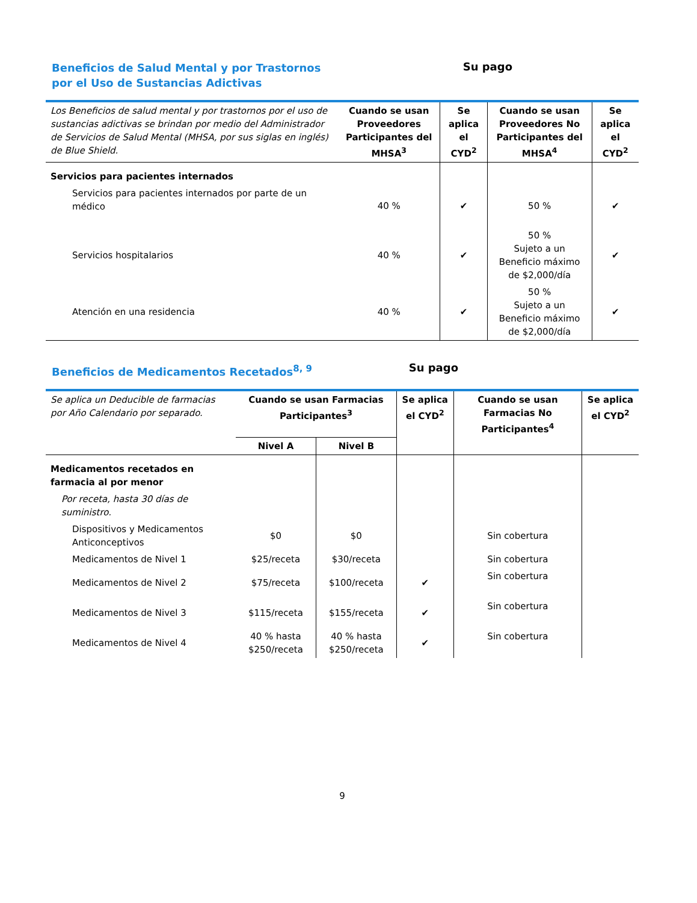Beneficios de Salud Mental y por Trastornos por el Uso de Sustancias Adictivas
Su pago
| Los Beneficios de salud mental y por trastornos por el uso de sustancias adictivas se brindan por medio del Administrador de Servicios de Salud Mental (MHSA, por sus siglas en inglés) de Blue Shield. | Cuando se usan Proveedores Participantes del MHSA<sup>3</sup> | Se aplica el CYD<sup>2</sup> | Cuando se usan Proveedores No Participantes del MHSA<sup>4</sup> | Se aplica el CYD<sup>2</sup> |
| --- | --- | --- | --- | --- |
| Servicios para pacientes internados | | | | |
| Servicios para pacientes internados por parte de un médico | 40 % | ✔ | 50 % | ✔ |
| Servicios hospitalarios | 40 % | ✔ | 50 % Sujeto a un Beneficio máximo de $2,000/día | ✔ |
| Atención en una residencia | 40 % | ✔ | 50 % Sujeto a un Beneficio máximo de $2,000/día | ✔ |
Beneficios de Medicamentos Recetados<sup>8, 9</sup>
Su pago
| Se aplica un Deducible de farmacias por Año Calendario por separado. | Cuando se usan Farmacias Participantes<sup>3</sup> | | Se aplica el CYD<sup>2</sup> | Cuando se usan Farmacias No Participantes<sup>4</sup> | Se aplica el CYD<sup>2</sup> |
| --- | --- | --- | --- | --- | --- |
| | Nivel A | Nivel B | | | |
| Medicamentos recetados en farmacia al por menor | | | | | |
| Por receta, hasta 30 días de suministro. | | | | | |
| Dispositivos y Medicamentos Anticonceptivos | $0 | $0 | | Sin cobertura | |
| Medicamentos de Nivel 1 | $25/receta | $30/receta | | Sin cobertura | |
| Medicamentos de Nivel 2 | $75/receta | $100/receta | ✔ | Sin cobertura | |
| Medicamentos de Nivel 3 | $115/receta | $155/receta | ✔ | Sin cobertura | |
| Medicamentos de Nivel 4 | 40 % hasta $250/receta | 40 % hasta $250/receta | ✔ | Sin cobertura | |
9